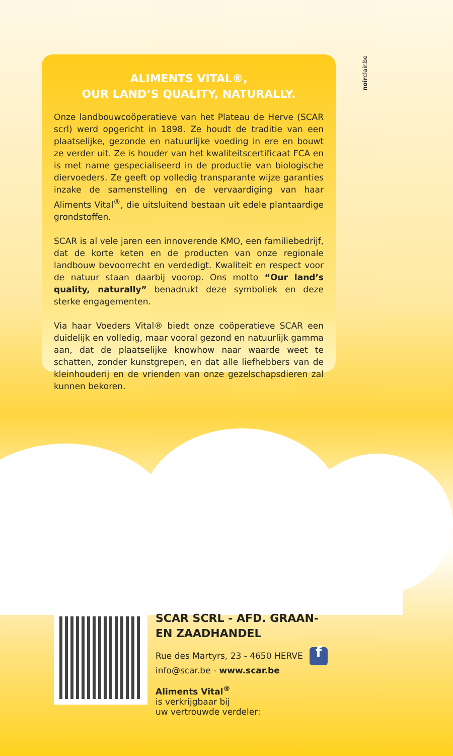noirclair.be
ALIMENTS VITAL®,
OUR LAND’S QUALITY, NATURALLY.
Onze landbouwcoöperatieve van het Plateau de Herve (SCAR scrl) werd opgericht in 1898. Ze houdt de traditie van een plaatselijke, gezonde en natuurlijke voeding in ere en bouwt ze verder uit. Ze is houder van het kwaliteitscertificaat FCA en is met name gespecialiseerd in de productie van biologische diervoeders. Ze geeft op volledig transparante wijze garanties inzake de samenstelling en de vervaardiging van haar Aliments Vital<sup>®</sup>, die uitsluitend bestaan uit edele plantaardige grondstoffen.
SCAR is al vele jaren een innoverende KMO, een familiebedrijf, dat de korte keten en de producten van onze regionale landbouw bevoorrecht en verdedigt. Kwaliteit en respect voor de natuur staan daarbij voorop. Ons motto “Our land’s quality, naturally” benadrukt deze symboliek en deze sterke engagementen.
Via haar Voeders Vital® biedt onze coöperatieve SCAR een duidelijk en volledig, maar vooral gezond en natuurlijk gamma aan, dat de plaatselijke knowhow naar waarde weet te schatten, zonder kunstgrepen, en dat alle liefhebbers van de kleinhouderij en de vrienden van onze gezelschapsdieren zal kunnen bekoren.
SCAR SCRL - AFD. GRAAN-
EN ZAADHANDEL
Rue des Martyrs, 23 - 4650 HERVE f
info@scar.be - www.scar.be
Aliments Vital<sup>®</sup>
is verkrijgbaar bij
uw vertrouwde verdeler: